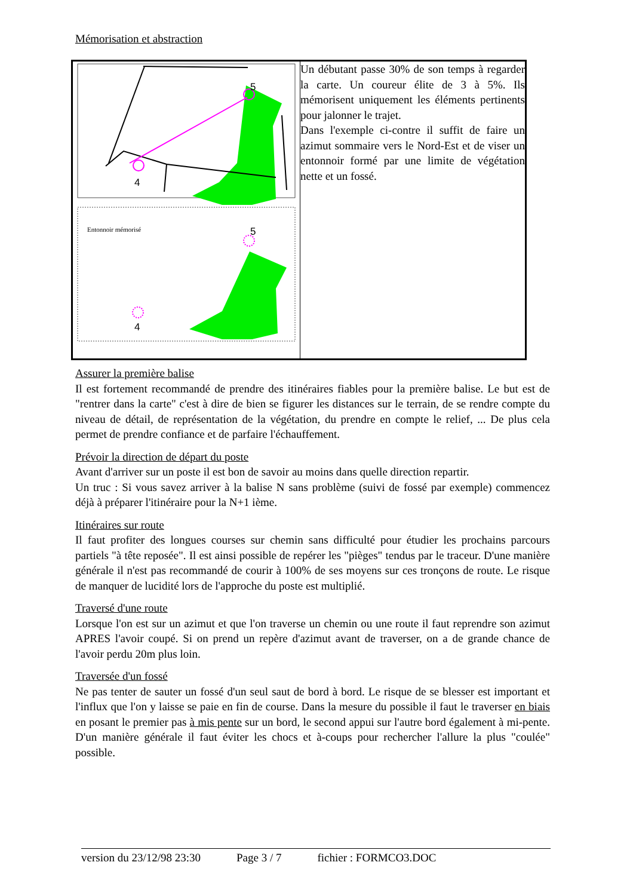Mémorisation et abstraction
| 4 5 4 5 Entonnoir mémorisé | Un débutant passe 30% de son temps à regarder la carte. Un coureur élite de 3 à 5%. Ils mémorisent uniquement les éléments pertinents pour jalonner le trajet. Dans l'exemple ci-contre il suffit de faire un azimut sommaire vers le Nord-Est et de viser un entonnoir formé par une limite de végétation nette et un fossé. |
Assurer la première balise
Il est fortement recommandé de prendre des itinéraires fiables pour la première balise. Le but est de "rentrer dans la carte" c'est à dire de bien se figurer les distances sur le terrain, de se rendre compte du niveau de détail, de représentation de la végétation, du prendre en compte le relief, ... De plus cela permet de prendre confiance et de parfaire l'échauffement.
Prévoir la direction de départ du poste
Avant d'arriver sur un poste il est bon de savoir au moins dans quelle direction repartir.
Un truc : Si vous savez arriver à la balise N sans problème (suivi de fossé par exemple) commencez déjà à préparer l'itinéraire pour la N+1 ième.
Itinéraires sur route
Il faut profiter des longues courses sur chemin sans difficulté pour étudier les prochains parcours partiels "à tête reposée". Il est ainsi possible de repérer les "pièges" tendus par le traceur. D'une manière générale il n'est pas recommandé de courir à 100% de ses moyens sur ces tronçons de route. Le risque de manquer de lucidité lors de l'approche du poste est multiplié.
Traversé d'une route
Lorsque l'on est sur un azimut et que l'on traverse un chemin ou une route il faut reprendre son azimut APRES l'avoir coupé. Si on prend un repère d'azimut avant de traverser, on a de grande chance de l'avoir perdu 20m plus loin.
Traversée d'un fossé
Ne pas tenter de sauter un fossé d'un seul saut de bord à bord. Le risque de se blesser est important et l'influx que l'on y laisse se paie en fin de course. Dans la mesure du possible il faut le traverser en biais en posant le premier pas à mis pente sur un bord, le second appui sur l'autre bord également à mi-pente. D'un manière générale il faut éviter les chocs et à-coups pour rechercher l'allure la plus "coulée" possible.
version du 23/12/98 23:30 Page 3 / 7 fichier : FORMCO3.DOC